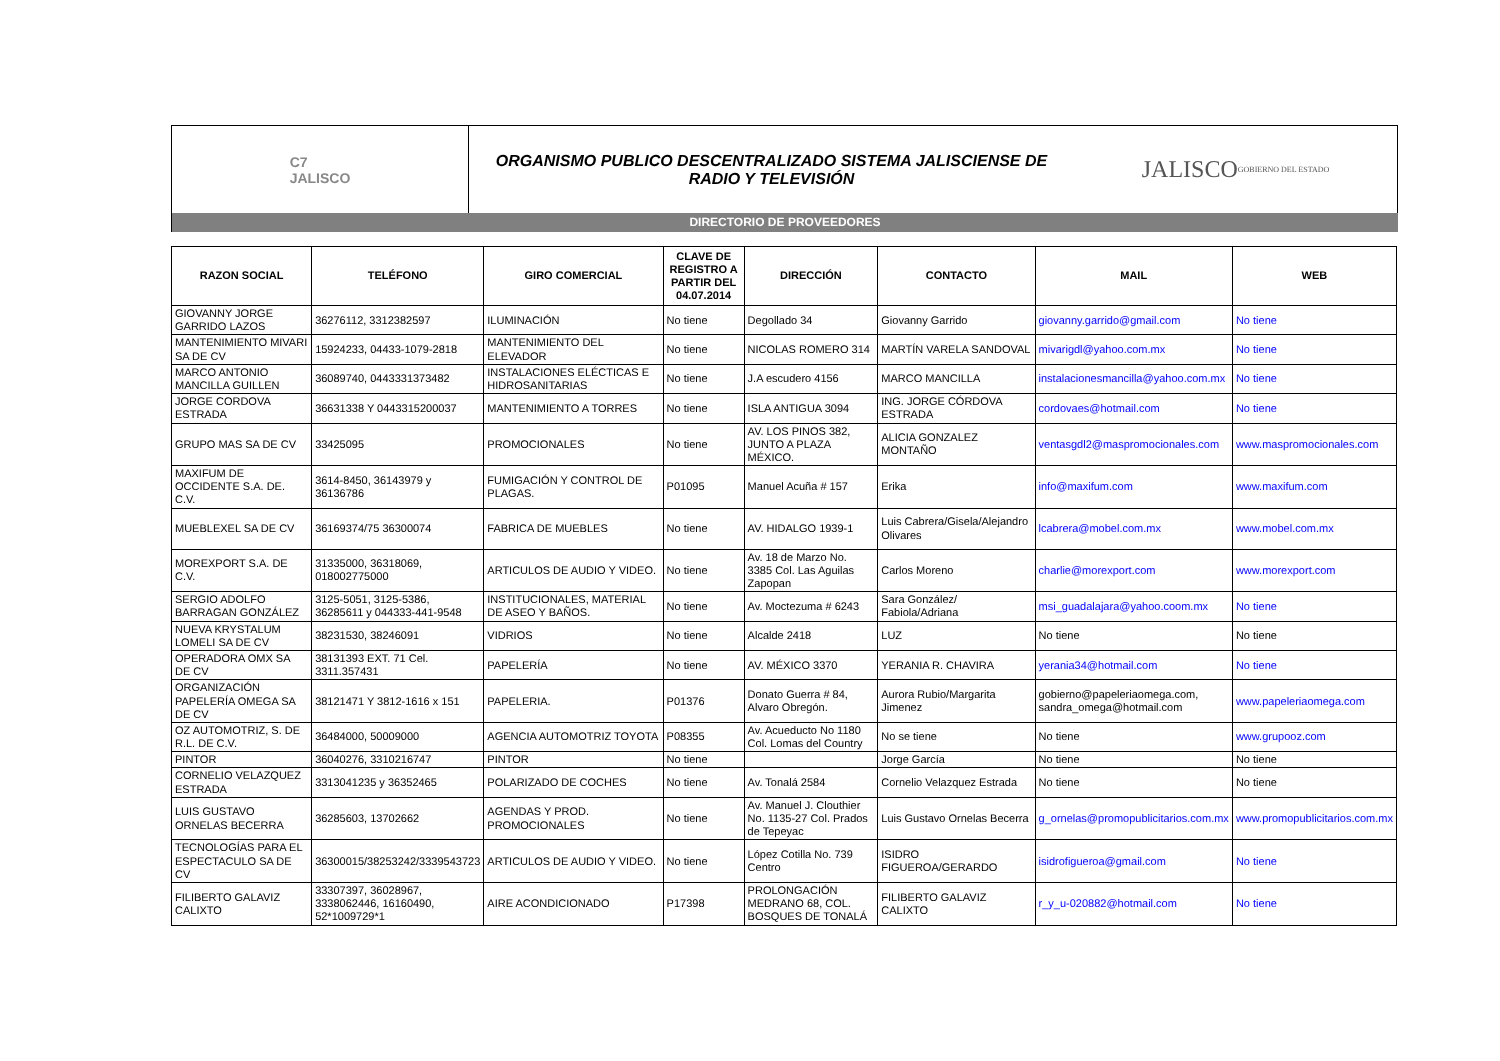C7
JALISCO
ORGANISMO PUBLICO DESCENTRALIZADO SISTEMA JALISCIENSE DE RADIO Y TELEVISIÓN
JALISCO
GOBIERNO DEL ESTADO
DIRECTORIO DE PROVEEDORES
| RAZON SOCIAL | TELÉFONO | GIRO COMERCIAL | CLAVE DE REGISTRO A PARTIR DEL 04.07.2014 | DIRECCIÓN | CONTACTO | MAIL | WEB |
| --- | --- | --- | --- | --- | --- | --- | --- |
| GIOVANNY JORGE GARRIDO LAZOS | 36276112, 3312382597 | ILUMINACIÓN | No tiene | Degollado 34 | Giovanny Garrido | giovanny.garrido@gmail.com | No tiene |
| MANTENIMIENTO MIVARI SA DE CV | 15924233, 04433-1079-2818 | MANTENIMIENTO DEL ELEVADOR | No tiene | NICOLAS ROMERO 314 | MARTÍN VARELA SANDOVAL | mivarigdl@yahoo.com.mx | No tiene |
| MARCO ANTONIO MANCILLA GUILLEN | 36089740, 0443331373482 | INSTALACIONES ELÉCTICAS E HIDROSANITARIAS | No tiene | J.A escudero 4156 | MARCO MANCILLA | instalacionesmancilla@yahoo.com.mx | No tiene |
| JORGE CORDOVA ESTRADA | 36631338 Y 0443315200037 | MANTENIMIENTO A TORRES | No tiene | ISLA ANTIGUA 3094 | ING. JORGE CÓRDOVA ESTRADA | cordovaes@hotmail.com | No tiene |
| GRUPO MAS SA DE CV | 33425095 | PROMOCIONALES | No tiene | AV. LOS PINOS 382, JUNTO A PLAZA MÉXICO. | ALICIA GONZALEZ MONTAÑO | ventasgdl2@maspromocionales.com | www.maspromocionales.com |
| MAXIFUM DE OCCIDENTE S.A. DE. C.V. | 3614-8450, 36143979 y 36136786 | FUMIGACIÓN Y CONTROL DE PLAGAS. | P01095 | Manuel Acuña # 157 | Erika | info@maxifum.com | www.maxifum.com |
| MUEBLEXEL SA DE CV | 36169374/75 36300074 | FABRICA DE MUEBLES | No tiene | AV. HIDALGO 1939-1 | Luis Cabrera/Gisela/Alejandro Olivares | lcabrera@mobel.com.mx | www.mobel.com.mx |
| MOREXPORT S.A. DE C.V. | 31335000, 36318069, 018002775000 | ARTICULOS DE AUDIO Y VIDEO. | No tiene | Av. 18 de Marzo No. 3385 Col. Las Aguilas Zapopan | Carlos Moreno | charlie@morexport.com | www.morexport.com |
| SERGIO ADOLFO BARRAGAN GONZÁLEZ | 3125-5051, 3125-5386, 36285611 y 044333-441-9548 | INSTITUCIONALES, MATERIAL DE ASEO Y BAÑOS. | No tiene | Av. Moctezuma # 6243 | Sara González/ Fabiola/Adriana | msi_guadalajara@yahoo.coom.mx | No tiene |
| NUEVA KRYSTALUM LOMELI SA DE CV | 38231530, 38246091 | VIDRIOS | No tiene | Alcalde 2418 | LUZ | No tiene | No tiene |
| OPERADORA OMX SA DE CV | 38131393 EXT. 71 Cel. 3311.357431 | PAPELERÍA | No tiene | AV. MÉXICO 3370 | YERANIA R. CHAVIRA | yerania34@hotmail.com | No tiene |
| ORGANIZACIÓN PAPELERÍA OMEGA SA DE CV | 38121471 Y 3812-1616 x 151 | PAPELERIA. | P01376 | Donato Guerra # 84, Alvaro Obregón. | Aurora Rubio/Margarita Jimenez | gobierno@papeleriaomega.com, sandra_omega@hotmail.com | www.papeleriaomega.com |
| OZ AUTOMOTRIZ, S. DE R.L. DE C.V. | 36484000, 50009000 | AGENCIA AUTOMOTRIZ TOYOTA | P08355 | Av. Acueducto No 1180 Col. Lomas del Country | No se tiene | No tiene | www.grupooz.com |
| PINTOR | 36040276, 3310216747 | PINTOR | No tiene | | Jorge García | No tiene | No tiene |
| CORNELIO VELAZQUEZ ESTRADA | 3313041235 y 36352465 | POLARIZADO DE COCHES | No tiene | Av. Tonalá 2584 | Cornelio Velazquez Estrada | No tiene | No tiene |
| LUIS GUSTAVO ORNELAS BECERRA | 36285603, 13702662 | AGENDAS Y PROD. PROMOCIONALES | No tiene | Av. Manuel J. Clouthier No. 1135-27 Col. Prados de Tepeyac | Luis Gustavo Ornelas Becerra | g_ornelas@promopublicitarios.com.mx | www.promopublicitarios.com.mx |
| TECNOLOGÍAS PARA EL ESPECTACULO SA DE CV | 36300015/38253242/3339543723 | ARTICULOS DE AUDIO Y VIDEO. | No tiene | López Cotilla No. 739 Centro | ISIDRO FIGUEROA/GERARDO | isidrofigueroa@gmail.com | No tiene |
| FILIBERTO GALAVIZ CALIXTO | 33307397, 36028967, 3338062446, 16160490, 52*1009729*1 | AIRE ACONDICIONADO | P17398 | PROLONGACIÓN MEDRANO 68, COL. BOSQUES DE TONALÁ | FILIBERTO GALAVIZ CALIXTO | r_y_u-020882@hotmail.com | No tiene |